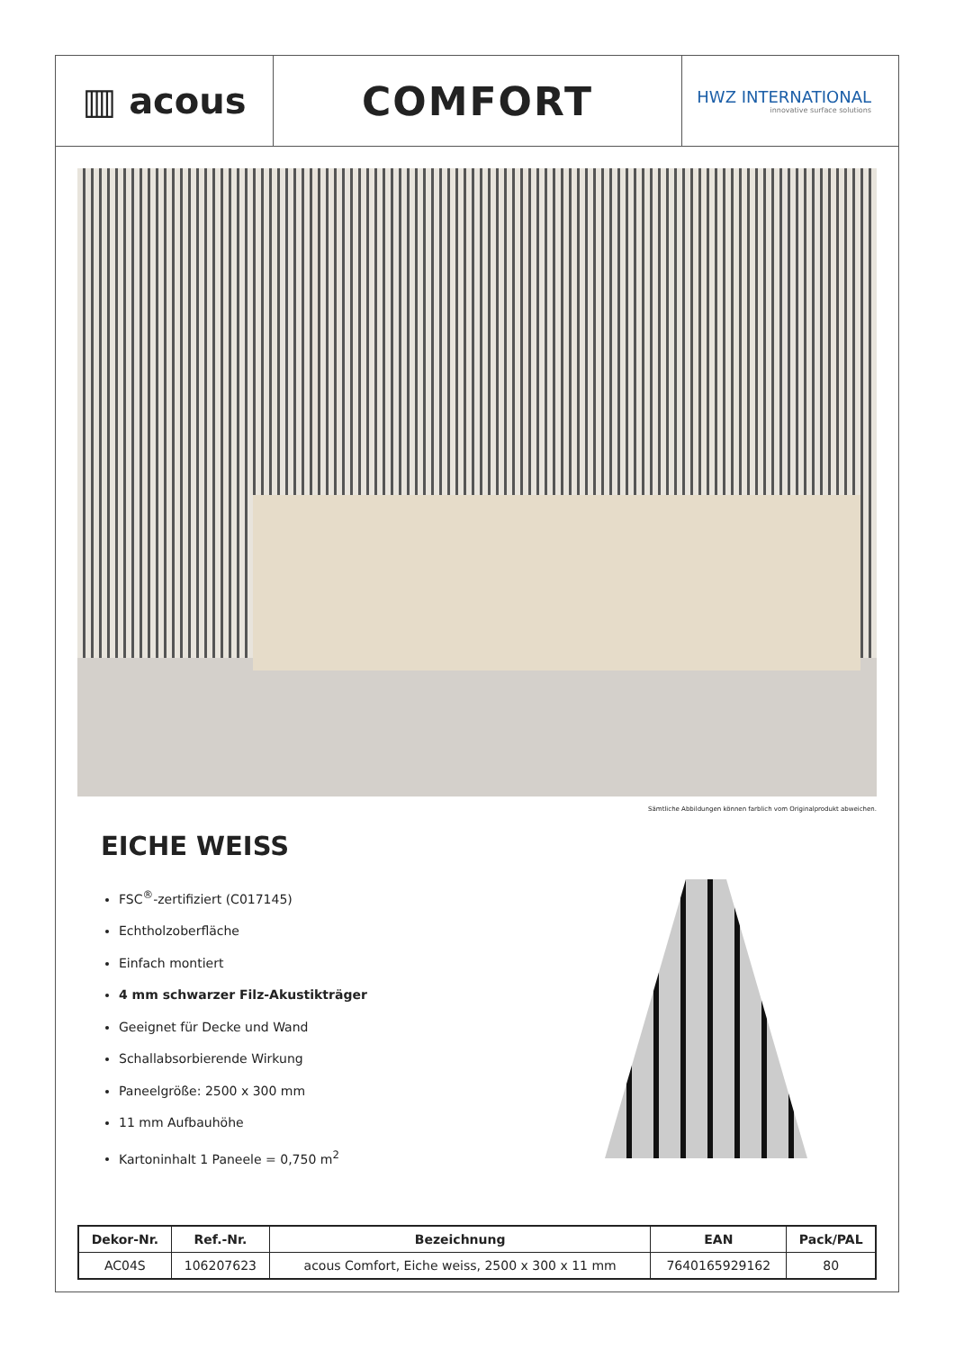▥ acous COMFORT
HWZ INTERNATIONAL
innovative surface solutions
Sämtliche Abbildungen können farblich vom Originalprodukt abweichen.
EICHE WEISS
FSC<sup>®</sup>-zertifiziert (C017145)
Echtholzoberfläche
Einfach montiert
4 mm schwarzer Filz-Akustikträger
Geeignet für Decke und Wand
Schallabsorbierende Wirkung
Paneelgröße: 2500 x 300 mm
11 mm Aufbauhöhe
Kartoninhalt 1 Paneele = 0,750 m<sup>2</sup>
| Dekor-Nr. | Ref.-Nr. | Bezeichnung | EAN | Pack/PAL |
| --- | --- | --- | --- | --- |
| AC04S | 106207623 | acous Comfort, Eiche weiss, 2500 x 300 x 11 mm | 7640165929162 | 80 |